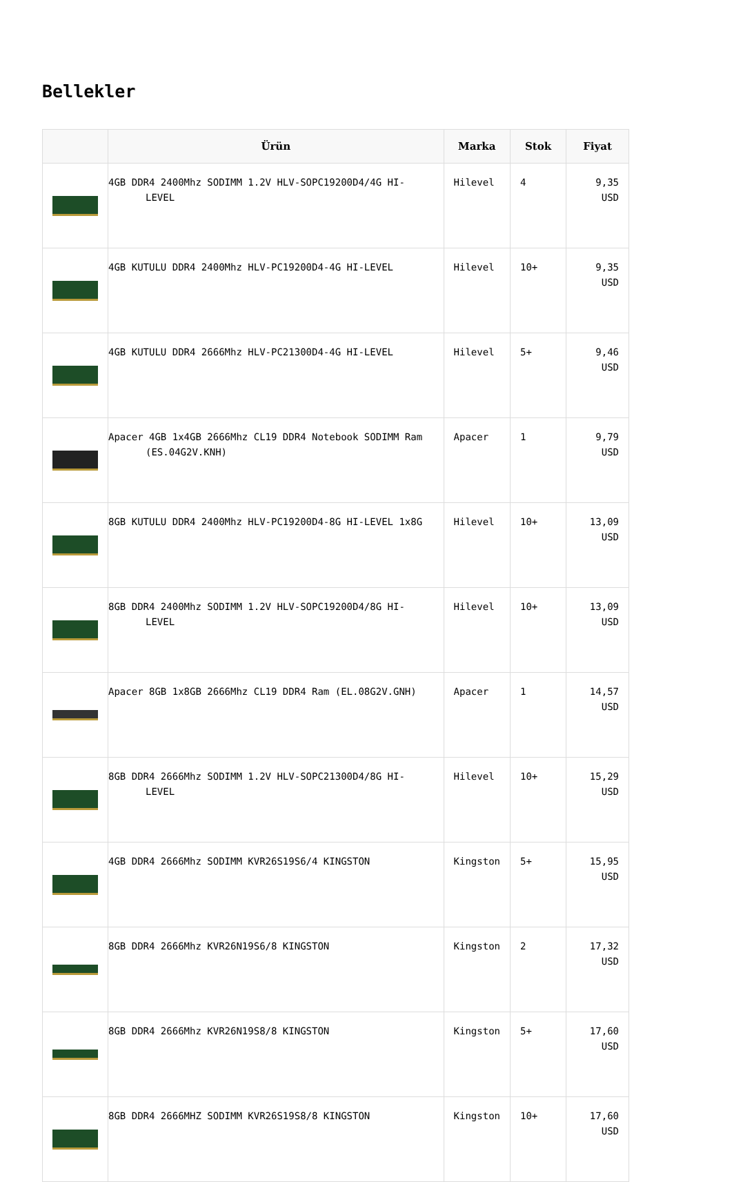Bellekler
| | Ürün | Marka | Stok | Fiyat |
| --- | --- | --- | --- | --- |
| | 4GB DDR4 2400Mhz SODIMM 1.2V HLV-SOPC19200D4/4G HI-LEVEL | Hilevel | 4 | 9,35 USD |
| | 4GB KUTULU DDR4 2400Mhz HLV-PC19200D4-4G HI-LEVEL | Hilevel | 10+ | 9,35 USD |
| | 4GB KUTULU DDR4 2666Mhz HLV-PC21300D4-4G HI-LEVEL | Hilevel | 5+ | 9,46 USD |
| | Apacer 4GB 1x4GB 2666Mhz CL19 DDR4 Notebook SODIMM Ram (ES.04G2V.KNH) | Apacer | 1 | 9,79 USD |
| | 8GB KUTULU DDR4 2400Mhz HLV-PC19200D4-8G HI-LEVEL 1x8G | Hilevel | 10+ | 13,09 USD |
| | 8GB DDR4 2400Mhz SODIMM 1.2V HLV-SOPC19200D4/8G HI-LEVEL | Hilevel | 10+ | 13,09 USD |
| | Apacer 8GB 1x8GB 2666Mhz CL19 DDR4 Ram (EL.08G2V.GNH) | Apacer | 1 | 14,57 USD |
| | 8GB DDR4 2666Mhz SODIMM 1.2V HLV-SOPC21300D4/8G HI-LEVEL | Hilevel | 10+ | 15,29 USD |
| | 4GB DDR4 2666Mhz SODIMM KVR26S19S6/4 KINGSTON | Kingston | 5+ | 15,95 USD |
| | 8GB DDR4 2666Mhz KVR26N19S6/8 KINGSTON | Kingston | 2 | 17,32 USD |
| | 8GB DDR4 2666Mhz KVR26N19S8/8 KINGSTON | Kingston | 5+ | 17,60 USD |
| | 8GB DDR4 2666MHZ SODIMM KVR26S19S8/8 KINGSTON | Kingston | 10+ | 17,60 USD |